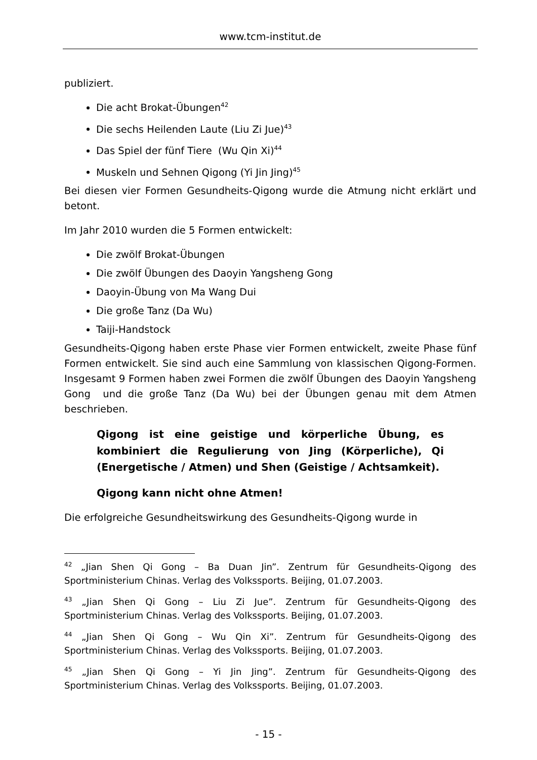www.tcm-institut.de
publiziert.
Die acht Brokat-Übungen<sup>42</sup>
Die sechs Heilenden Laute (Liu Zi Jue)<sup>43</sup>
Das Spiel der fünf Tiere (Wu Qin Xi)<sup>44</sup>
Muskeln und Sehnen Qigong (Yi Jin Jing)<sup>45</sup>
Bei diesen vier Formen Gesundheits-Qigong wurde die Atmung nicht erklärt und betont.
Im Jahr 2010 wurden die 5 Formen entwickelt:
Die zwölf Brokat-Übungen
Die zwölf Übungen des Daoyin Yangsheng Gong
Daoyin-Übung von Ma Wang Dui
Die große Tanz (Da Wu)
Taiji-Handstock
Gesundheits-Qigong haben erste Phase vier Formen entwickelt, zweite Phase fünf Formen entwickelt. Sie sind auch eine Sammlung von klassischen Qigong-Formen. Insgesamt 9 Formen haben zwei Formen die zwölf Übungen des Daoyin Yangsheng Gong und die große Tanz (Da Wu) bei der Übungen genau mit dem Atmen beschrieben.
Qigong ist eine geistige und körperliche Übung, es kombiniert die Regulierung von Jing (Körperliche), Qi (Energetische / Atmen) und Shen (Geistige / Achtsamkeit).
Qigong kann nicht ohne Atmen!
Die erfolgreiche Gesundheitswirkung des Gesundheits-Qigong wurde in
<sup>42</sup> „Jian Shen Qi Gong – Ba Duan Jin”. Zentrum für Gesundheits-Qigong des Sportministerium Chinas. Verlag des Volkssports. Beijing, 01.07.2003.
<sup>43</sup> „Jian Shen Qi Gong – Liu Zi Jue”. Zentrum für Gesundheits-Qigong des Sportministerium Chinas. Verlag des Volkssports. Beijing, 01.07.2003.
<sup>44</sup> „Jian Shen Qi Gong – Wu Qin Xi”. Zentrum für Gesundheits-Qigong des Sportministerium Chinas. Verlag des Volkssports. Beijing, 01.07.2003.
<sup>45</sup> „Jian Shen Qi Gong – Yi Jin Jing”. Zentrum für Gesundheits-Qigong des Sportministerium Chinas. Verlag des Volkssports. Beijing, 01.07.2003.
- 15 -